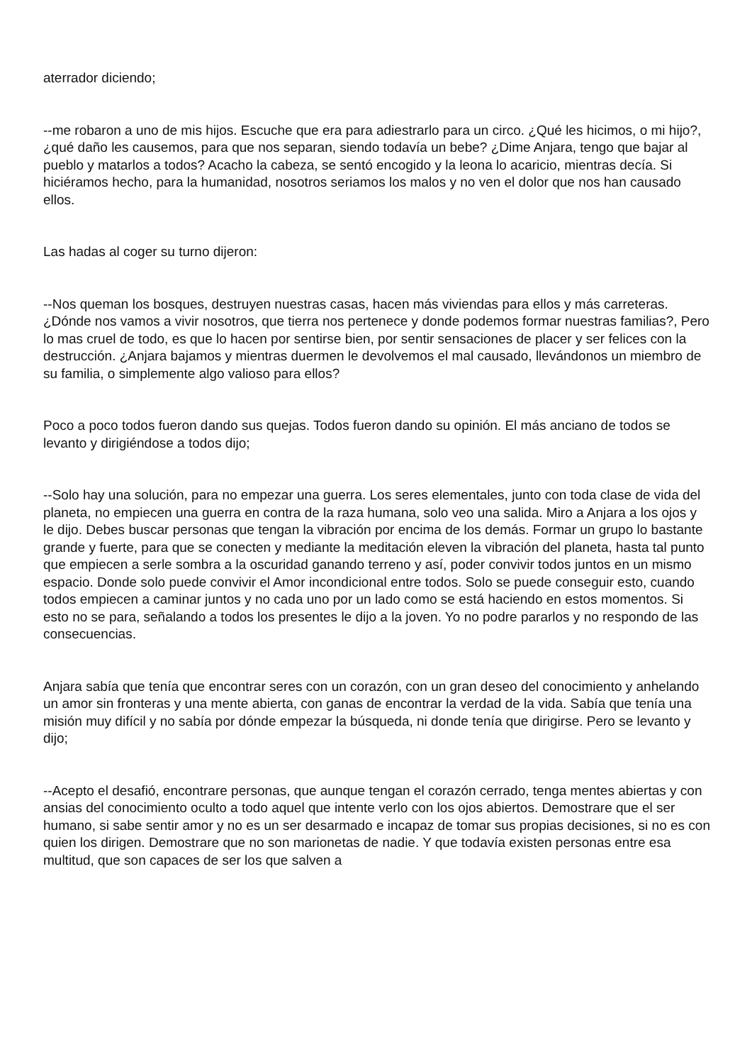aterrador diciendo;
--me robaron a uno de mis hijos. Escuche que era para adiestrarlo para un circo. ¿Qué les hicimos, o mi hijo?, ¿qué daño les causemos, para que nos separan, siendo todavía un bebe? ¿Dime Anjara, tengo que bajar al pueblo y matarlos a todos? Acacho la cabeza, se sentó encogido y la leona lo acaricio, mientras decía. Si hiciéramos hecho, para la humanidad, nosotros seriamos los malos y no ven el dolor que nos han causado ellos.
Las hadas al coger su turno dijeron:
--Nos queman los bosques, destruyen nuestras casas, hacen más viviendas para ellos y más carreteras. ¿Dónde nos vamos a vivir nosotros, que tierra nos pertenece y donde podemos formar nuestras familias?, Pero lo mas cruel de todo, es que lo hacen por sentirse bien, por sentir sensaciones de placer y ser felices con la destrucción. ¿Anjara bajamos y mientras duermen le devolvemos el mal causado, llevándonos un miembro de su familia, o simplemente algo valioso para ellos?
Poco a poco todos fueron dando sus quejas. Todos fueron dando su opinión. El más anciano de todos se levanto y dirigiéndose a todos dijo;
--Solo hay una solución, para no empezar una guerra. Los seres elementales, junto con toda clase de vida del planeta, no empiecen una guerra en contra de la raza humana, solo veo una salida. Miro a Anjara a los ojos y le dijo. Debes buscar personas que tengan la vibración por encima de los demás. Formar un grupo lo bastante grande y fuerte, para que se conecten y mediante la meditación eleven la vibración del planeta, hasta tal punto que empiecen a serle sombra a la oscuridad ganando terreno y así, poder convivir todos juntos en un mismo espacio. Donde solo puede convivir el Amor incondicional entre todos. Solo se puede conseguir esto, cuando todos empiecen a caminar juntos y no cada uno por un lado como se está haciendo en estos momentos. Si esto no se para, señalando a todos los presentes le dijo a la joven. Yo no podre pararlos y no respondo de las consecuencias.
Anjara sabía que tenía que encontrar seres con un corazón, con un gran deseo del conocimiento y anhelando un amor sin fronteras y una mente abierta, con ganas de encontrar la verdad de la vida. Sabía que tenía una misión muy difícil y no sabía por dónde empezar la búsqueda, ni donde tenía que dirigirse. Pero se levanto y dijo;
--Acepto el desafió, encontrare personas, que aunque tengan el corazón cerrado, tenga mentes abiertas y con ansias del conocimiento oculto a todo aquel que intente verlo con los ojos abiertos. Demostrare que el ser humano, si sabe sentir amor y no es un ser desarmado e incapaz de tomar sus propias decisiones, si no es con quien los dirigen. Demostrare que no son marionetas de nadie. Y que todavía existen personas entre esa multitud, que son capaces de ser los que salven a